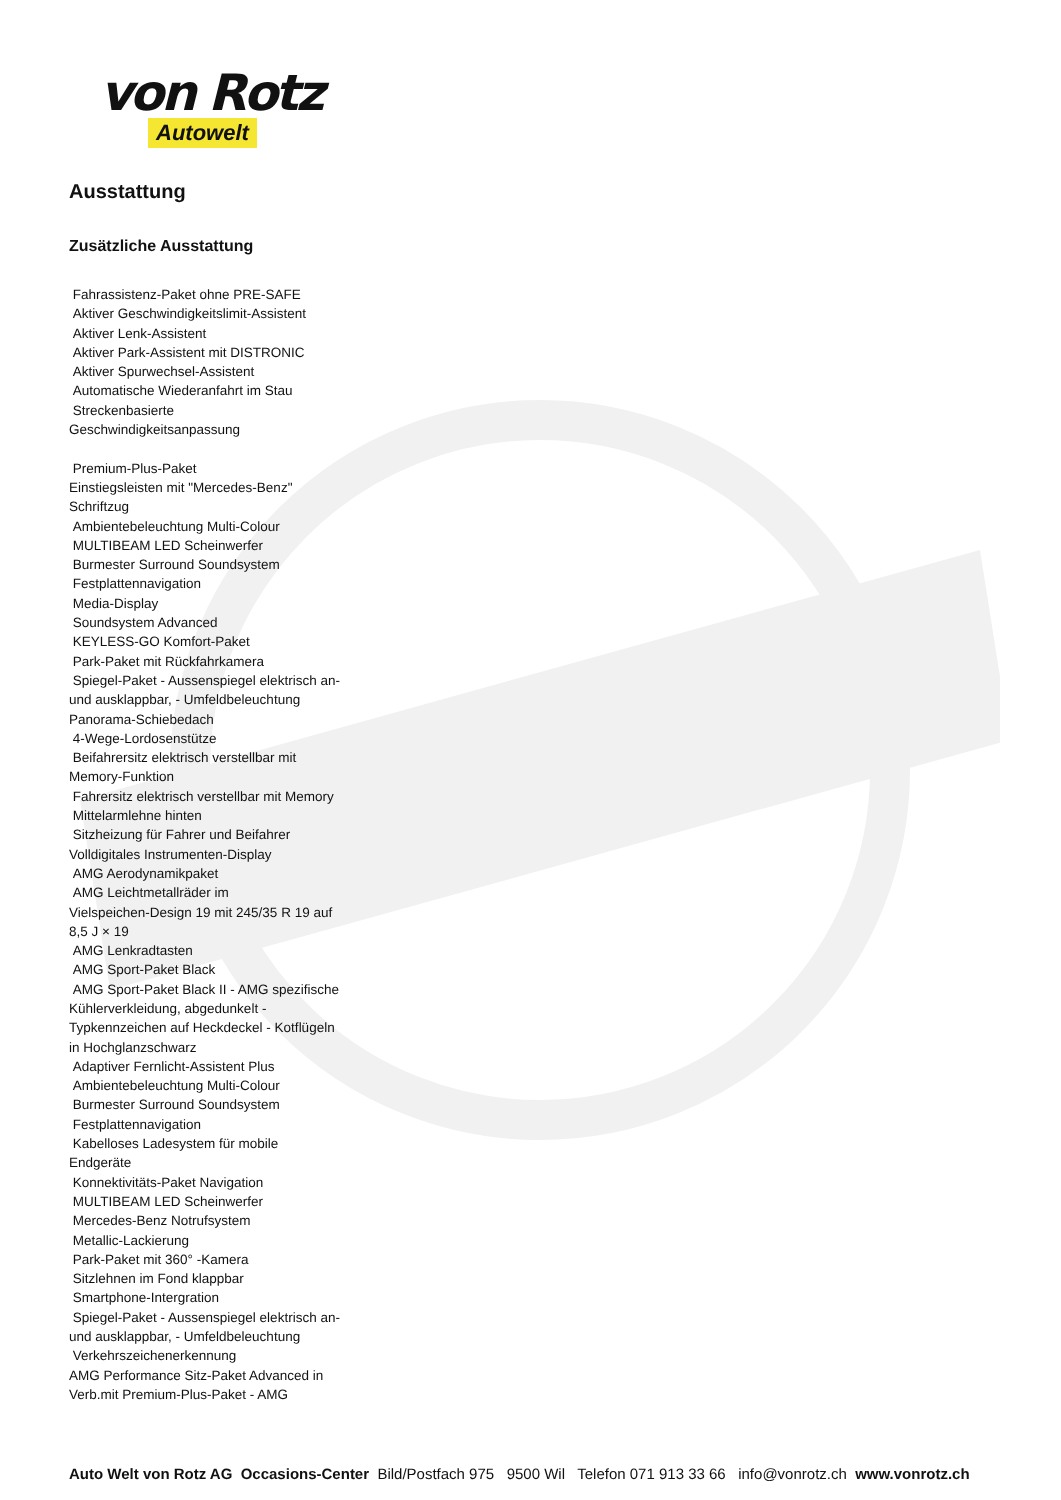von Rotz
Autowelt
Ausstattung
Zusätzliche Ausstattung
Fahrassistenz-Paket ohne PRE-SAFE
Aktiver Geschwindigkeitslimit-Assistent
Aktiver Lenk-Assistent
Aktiver Park-Assistent mit DISTRONIC
Aktiver Spurwechsel-Assistent
Automatische Wiederanfahrt im Stau
Streckenbasierte
Geschwindigkeitsanpassung
Premium-Plus-Paket
Einstiegsleisten mit "Mercedes-Benz"
Schriftzug
Ambientebeleuchtung Multi-Colour
MULTIBEAM LED Scheinwerfer
Burmester Surround Soundsystem
Festplattennavigation
Media-Display
Soundsystem Advanced
KEYLESS-GO Komfort-Paket
Park-Paket mit Rückfahrkamera
Spiegel-Paket - Aussenspiegel elektrisch an-
und ausklappbar, - Umfeldbeleuchtung
Panorama-Schiebedach
4-Wege-Lordosenstütze
Beifahrersitz elektrisch verstellbar mit
Memory-Funktion
Fahrersitz elektrisch verstellbar mit Memory
Mittelarmlehne hinten
Sitzheizung für Fahrer und Beifahrer
Volldigitales Instrumenten-Display
AMG Aerodynamikpaket
AMG Leichtmetallräder im
Vielspeichen-Design 19 mit 245/35 R 19 auf
8,5 J × 19
AMG Lenkradtasten
AMG Sport-Paket Black
AMG Sport-Paket Black II - AMG spezifische
Kühlerverkleidung, abgedunkelt -
Typkennzeichen auf Heckdeckel - Kotflügeln
in Hochglanzschwarz
Adaptiver Fernlicht-Assistent Plus
Ambientebeleuchtung Multi-Colour
Burmester Surround Soundsystem
Festplattennavigation
Kabelloses Ladesystem für mobile
Endgeräte
Konnektivitäts-Paket Navigation
MULTIBEAM LED Scheinwerfer
Mercedes-Benz Notrufsystem
Metallic-Lackierung
Park-Paket mit 360° -Kamera
Sitzlehnen im Fond klappbar
Smartphone-Intergration
Spiegel-Paket - Aussenspiegel elektrisch an-
und ausklappbar, - Umfeldbeleuchtung
Verkehrszeichenerkennung
AMG Performance Sitz-Paket Advanced in
Verb.mit Premium-Plus-Paket - AMG
Auto Welt von Rotz AG Occasions-Center Bild/Postfach 975 9500 Wil Telefon 071 913 33 66 info@vonrotz.ch www.vonrotz.ch